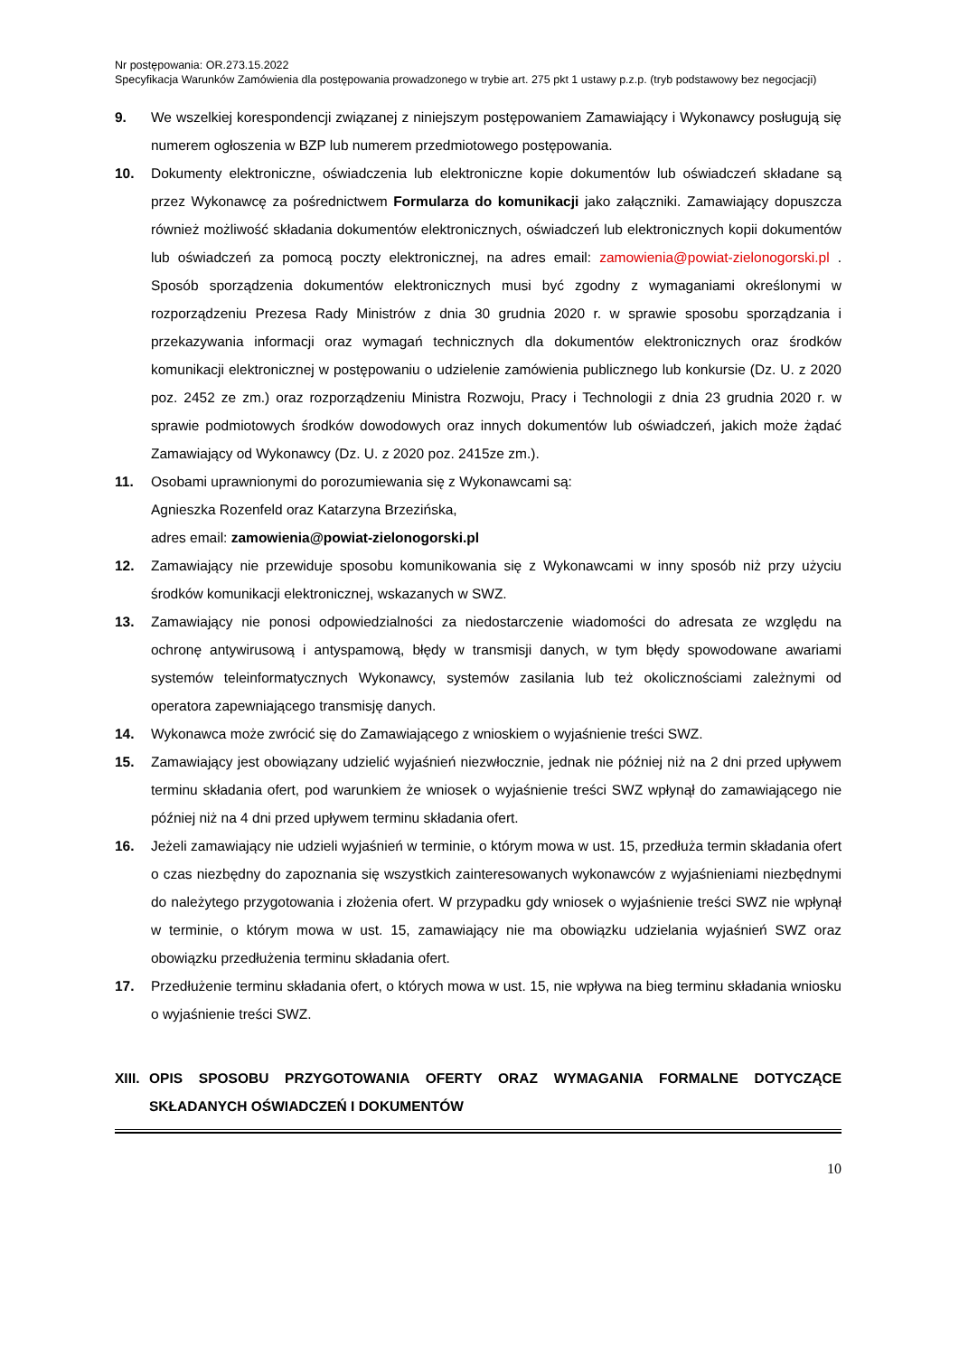Nr postępowania: OR.273.15.2022
Specyfikacja Warunków Zamówienia dla postępowania prowadzonego w trybie art. 275 pkt 1 ustawy p.z.p. (tryb podstawowy bez negocjacji)
9. We wszelkiej korespondencji związanej z niniejszym postępowaniem Zamawiający i Wykonawcy posługują się numerem ogłoszenia w BZP lub numerem przedmiotowego postępowania.
10. Dokumenty elektroniczne, oświadczenia lub elektroniczne kopie dokumentów lub oświadczeń składane są przez Wykonawcę za pośrednictwem Formularza do komunikacji jako załączniki. Zamawiający dopuszcza również możliwość składania dokumentów elektronicznych, oświadczeń lub elektronicznych kopii dokumentów lub oświadczeń za pomocą poczty elektronicznej, na adres email: zamowienia@powiat-zielonogorski.pl . Sposób sporządzenia dokumentów elektronicznych musi być zgodny z wymaganiami określonymi w rozporządzeniu Prezesa Rady Ministrów z dnia 30 grudnia 2020 r. w sprawie sposobu sporządzania i przekazywania informacji oraz wymagań technicznych dla dokumentów elektronicznych oraz środków komunikacji elektronicznej w postępowaniu o udzielenie zamówienia publicznego lub konkursie (Dz. U. z 2020 poz. 2452 ze zm.) oraz rozporządzeniu Ministra Rozwoju, Pracy i Technologii z dnia 23 grudnia 2020 r. w sprawie podmiotowych środków dowodowych oraz innych dokumentów lub oświadczeń, jakich może żądać Zamawiający od Wykonawcy (Dz. U. z 2020 poz. 2415ze zm.).
11. Osobami uprawnionymi do porozumiewania się z Wykonawcami są:
Agnieszka Rozenfeld oraz Katarzyna Brzezińska,
adres email: zamowienia@powiat-zielonogorski.pl
12. Zamawiający nie przewiduje sposobu komunikowania się z Wykonawcami w inny sposób niż przy użyciu środków komunikacji elektronicznej, wskazanych w SWZ.
13. Zamawiający nie ponosi odpowiedzialności za niedostarczenie wiadomości do adresata ze względu na ochronę antywirusową i antyspamową, błędy w transmisji danych, w tym błędy spowodowane awariami systemów teleinformatycznych Wykonawcy, systemów zasilania lub też okolicznościami zależnymi od operatora zapewniającego transmisję danych.
14. Wykonawca może zwrócić się do Zamawiającego z wnioskiem o wyjaśnienie treści SWZ.
15. Zamawiający jest obowiązany udzielić wyjaśnień niezwłocznie, jednak nie później niż na 2 dni przed upływem terminu składania ofert, pod warunkiem że wniosek o wyjaśnienie treści SWZ wpłynął do zamawiającego nie później niż na 4 dni przed upływem terminu składania ofert.
16. Jeżeli zamawiający nie udzieli wyjaśnień w terminie, o którym mowa w ust. 15, przedłuża termin składania ofert o czas niezbędny do zapoznania się wszystkich zainteresowanych wykonawców z wyjaśnieniami niezbędnymi do należytego przygotowania i złożenia ofert. W przypadku gdy wniosek o wyjaśnienie treści SWZ nie wpłynął w terminie, o którym mowa w ust. 15, zamawiający nie ma obowiązku udzielania wyjaśnień SWZ oraz obowiązku przedłużenia terminu składania ofert.
17. Przedłużenie terminu składania ofert, o których mowa w ust. 15, nie wpływa na bieg terminu składania wniosku o wyjaśnienie treści SWZ.
XIII. OPIS SPOSOBU PRZYGOTOWANIA OFERTY ORAZ WYMAGANIA FORMALNE DOTYCZĄCE SKŁADANYCH OŚWIADCZEŃ I DOKUMENTÓW
10